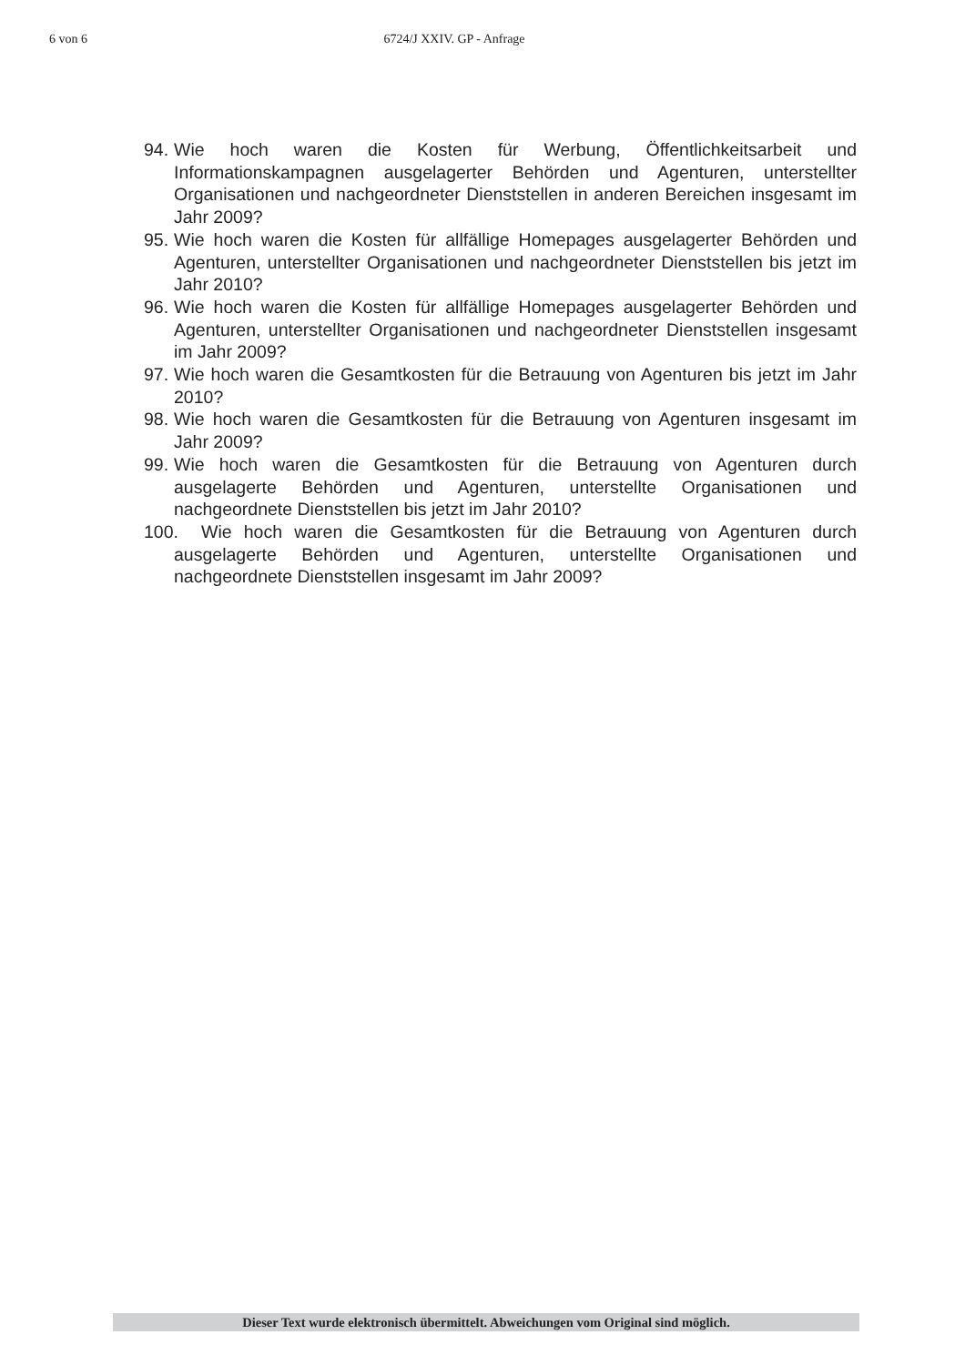6 von 6 6724/J XXIV. GP - Anfrage
94. Wie hoch waren die Kosten für Werbung, Öffentlichkeitsarbeit und Informationskampagnen ausgelagerter Behörden und Agenturen, unterstellter Organisationen und nachgeordneter Dienststellen in anderen Bereichen insgesamt im Jahr 2009?
95. Wie hoch waren die Kosten für allfällige Homepages ausgelagerter Behörden und Agenturen, unterstellter Organisationen und nachgeordneter Dienststellen bis jetzt im Jahr 2010?
96. Wie hoch waren die Kosten für allfällige Homepages ausgelagerter Behörden und Agenturen, unterstellter Organisationen und nachgeordneter Dienststellen insgesamt im Jahr 2009?
97. Wie hoch waren die Gesamtkosten für die Betrauung von Agenturen bis jetzt im Jahr 2010?
98. Wie hoch waren die Gesamtkosten für die Betrauung von Agenturen insgesamt im Jahr 2009?
99. Wie hoch waren die Gesamtkosten für die Betrauung von Agenturen durch ausgelagerte Behörden und Agenturen, unterstellte Organisationen und nachgeordnete Dienststellen bis jetzt im Jahr 2010?
100. Wie hoch waren die Gesamtkosten für die Betrauung von Agenturen durch ausgelagerte Behörden und Agenturen, unterstellte Organisationen und nachgeordnete Dienststellen insgesamt im Jahr 2009?
Dieser Text wurde elektronisch übermittelt. Abweichungen vom Original sind möglich.